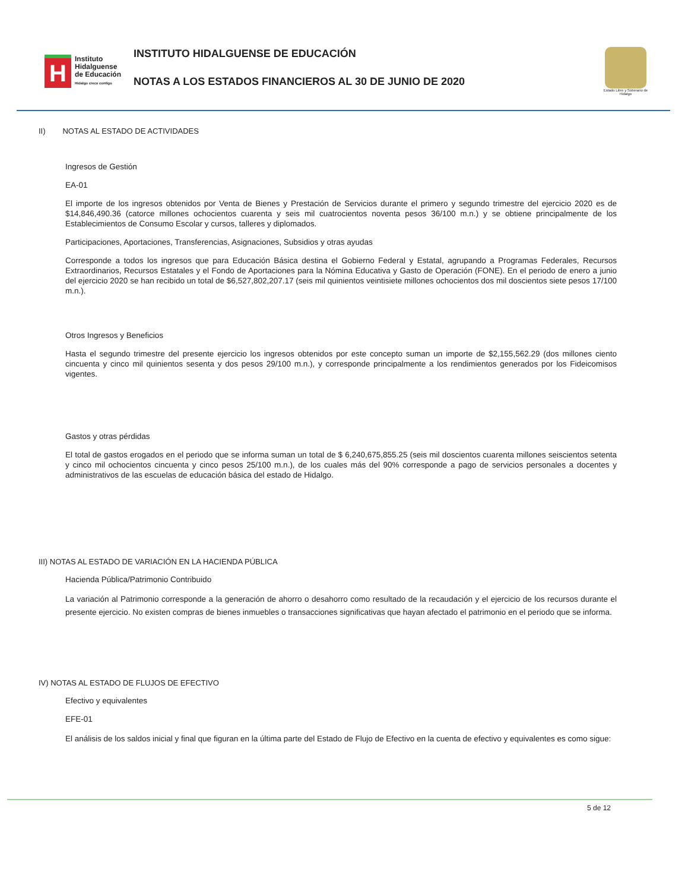H
Instituto
Hidalguense
de Educación
Hidalgo crece contigo
INSTITUTO HIDALGUENSE DE EDUCACIÓN
NOTAS A LOS ESTADOS FINANCIEROS AL 30 DE JUNIO DE 2020
Estado Libre y Soberano de Hidalgo
II) NOTAS AL ESTADO DE ACTIVIDADES
Ingresos de Gestión
EA-01
El importe de los ingresos obtenidos por Venta de Bienes y Prestación de Servicios durante el primero y segundo trimestre del ejercicio 2020 es de $14,846,490.36 (catorce millones ochocientos cuarenta y seis mil cuatrocientos noventa pesos 36/100 m.n.) y se obtiene principalmente de los Establecimientos de Consumo Escolar y cursos, talleres y diplomados.
Participaciones, Aportaciones, Transferencias, Asignaciones, Subsidios y otras ayudas
Corresponde a todos los ingresos que para Educación Básica destina el Gobierno Federal y Estatal, agrupando a Programas Federales, Recursos Extraordinarios, Recursos Estatales y el Fondo de Aportaciones para la Nómina Educativa y Gasto de Operación (FONE). En el periodo de enero a junio del ejercicio 2020 se han recibido un total de $6,527,802,207.17 (seis mil quinientos veintisiete millones ochocientos dos mil doscientos siete pesos 17/100 m.n.).
Otros Ingresos y Beneficios
Hasta el segundo trimestre del presente ejercicio los ingresos obtenidos por este concepto suman un importe de $2,155,562.29 (dos millones ciento cincuenta y cinco mil quinientos sesenta y dos pesos 29/100 m.n.), y corresponde principalmente a los rendimientos generados por los Fideicomisos vigentes.
Gastos y otras pérdidas
El total de gastos erogados en el periodo que se informa suman un total de $ 6,240,675,855.25 (seis mil doscientos cuarenta millones seiscientos setenta y cinco mil ochocientos cincuenta y cinco pesos 25/100 m.n.), de los cuales más del 90% corresponde a pago de servicios personales a docentes y administrativos de las escuelas de educación básica del estado de Hidalgo.
III) NOTAS AL ESTADO DE VARIACIÓN EN LA HACIENDA PÚBLICA
Hacienda Pública/Patrimonio Contribuido
La variación al Patrimonio corresponde a la generación de ahorro o desahorro como resultado de la recaudación y el ejercicio de los recursos durante el presente ejercicio. No existen compras de bienes inmuebles o transacciones significativas que hayan afectado el patrimonio en el periodo que se informa.
IV) NOTAS AL ESTADO DE FLUJOS DE EFECTIVO
Efectivo y equivalentes
EFE-01
El análisis de los saldos inicial y final que figuran en la última parte del Estado de Flujo de Efectivo en la cuenta de efectivo y equivalentes es como sigue:
5 de 12